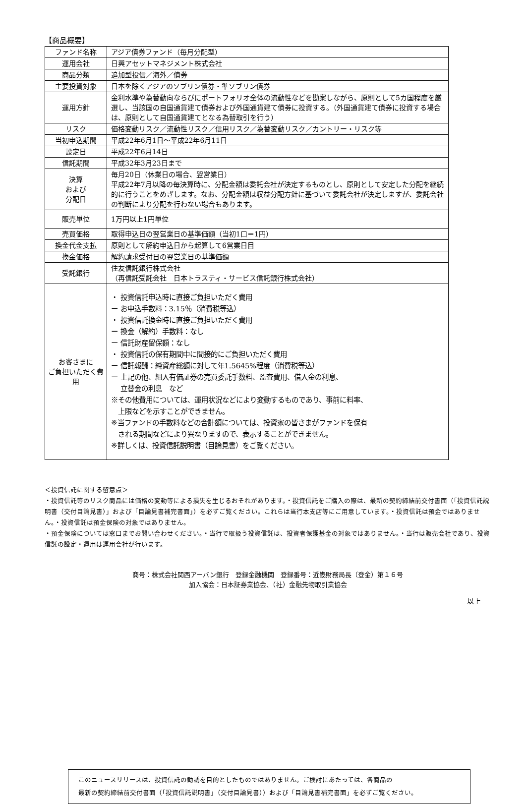【商品概要】
| ファンド名称 | アジア債券ファンド（毎月分配型） |
| 運用会社 | 日興アセットマネジメント株式会社 |
| 商品分類 | 追加型投信／海外／債券 |
| 主要投資対象 | 日本を除くアジアのソブリン債券・準ソブリン債券 |
| 運用方針 | 金利水準や為替動向ならびにポートフォリオ全体の流動性などを勘案しながら、原則として5カ国程度を厳選し、当該国の自国通貨建て債券および外国通貨建て債券に投資する。（外国通貨建て債券に投資する場合は、原則として自国通貨建てとなる為替取引を行う） |
| リスク | 価格変動リスク／流動性リスク／信用リスク／為替変動リスク／カントリー・リスク等 |
| 当初申込期間 | 平成22年6月1日～平成22年6月11日 |
| 設定日 | 平成22年6月14日 |
| 信託期間 | 平成32年3月23日まで |
| 決算 および 分配日 | 毎月20日（休業日の場合、翌営業日） 平成22年7月以降の毎決算時に、分配金額は委託会社が決定するものとし、原則として安定した分配を継続的に行うことをめざします。なお、分配金額は収益分配方針に基づいて委託会社が決定しますが、委託会社の判断により分配を行わない場合もあります。 |
| 販売単位 | 1万円以上1円単位 |
| 売買価格 | 取得申込日の翌営業日の基準価額（当初1口＝1円） |
| 換金代金支払 | 原則として解約申込日から起算して6営業日目 |
| 換金価格 | 解約請求受付日の翌営業日の基準価額 |
| 受託銀行 | 住友信託銀行株式会社 （再信託受託会社 日本トラスティ・サービス信託銀行株式会社） |
| お客さまに ご負担いただく費用 | ・ 投資信託申込時に直接ご負担いただく費用 ー お申込手数料：3.15％（消費税等込） ・ 投資信託換金時に直接ご負担いただく費用 ー 換金（解約）手数料：なし ー 信託財産留保額：なし ・ 投資信託の保有期間中に間接的にご負担いただく費用 ー 信託報酬：純資産総額に対して年1.5645%程度（消費税等込） ー 上記の他、組入有価証券の売買委託手数料、監査費用、借入金の利息、 立替金の利息 など ※その他費用については、運用状況などにより変動するものであり、事前に料率、 上限などを示すことができません。 ※当ファンドの手数料などの合計額については、投資家の皆さまがファンドを保有 される期間などにより異なりますので、表示することができません。 ※詳しくは、投資信託説明書（目論見書）をご覧ください。 |
＜投資信託に関する留意点＞
・投資信託等のリスク商品には価格の変動等による損失を生じるおそれがあります。・投資信託をご購入の際は、最新の契約締結前交付書面（「投資信託説明書（交付目論見書）」および「目論見書補完書面」）を必ずご覧ください。これらは当行本支店等にご用意しています。・投資信託は預金ではありません。・投資信託は預金保険の対象ではありません。
・預金保険については窓口までお問い合わせください。・当行で取扱う投資信託は、投資者保護基金の対象ではありません。・当行は販売会社であり、投資信託の設定・運用は運用会社が行います。
商号：株式会社関西アーバン銀行　登録金融機関　登録番号：近畿財務局長（登金）第１６号
加入協会：日本証券業協会、（社）金融先物取引業協会
以上
このニュースリリースは、投資信託の勧誘を目的としたものではありません。ご検討にあたっては、各商品の
最新の契約締結前交付書面（「投資信託説明書」（交付目論見書））および「目論見書補完書面」を必ずご覧ください。